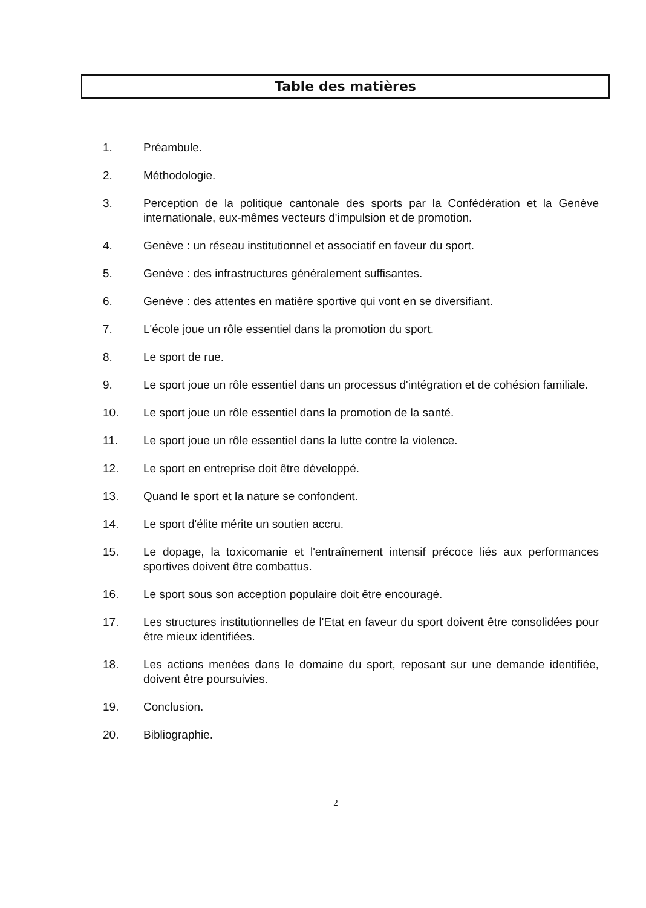Table des matières
1. Préambule.
2. Méthodologie.
3. Perception de la politique cantonale des sports par la Confédération et la Genève internationale, eux-mêmes vecteurs d'impulsion et de promotion.
4. Genève : un réseau institutionnel et associatif en faveur du sport.
5. Genève : des infrastructures généralement suffisantes.
6. Genève : des attentes en matière sportive qui vont en se diversifiant.
7. L'école joue un rôle essentiel dans la promotion du sport.
8. Le sport de rue.
9. Le sport joue un rôle essentiel dans un processus d'intégration et de cohésion familiale.
10. Le sport joue un rôle essentiel dans la promotion de la santé.
11. Le sport joue un rôle essentiel dans la lutte contre la violence.
12. Le sport en entreprise doit être développé.
13. Quand le sport et la nature se confondent.
14. Le sport d'élite mérite un soutien accru.
15. Le dopage, la toxicomanie et l'entraînement intensif précoce liés aux performances sportives doivent être combattus.
16. Le sport sous son acception populaire doit être encouragé.
17. Les structures institutionnelles de l'Etat en faveur du sport doivent être consolidées pour être mieux identifiées.
18. Les actions menées dans le domaine du sport, reposant sur une demande identifiée, doivent être poursuivies.
19. Conclusion.
20. Bibliographie.
2